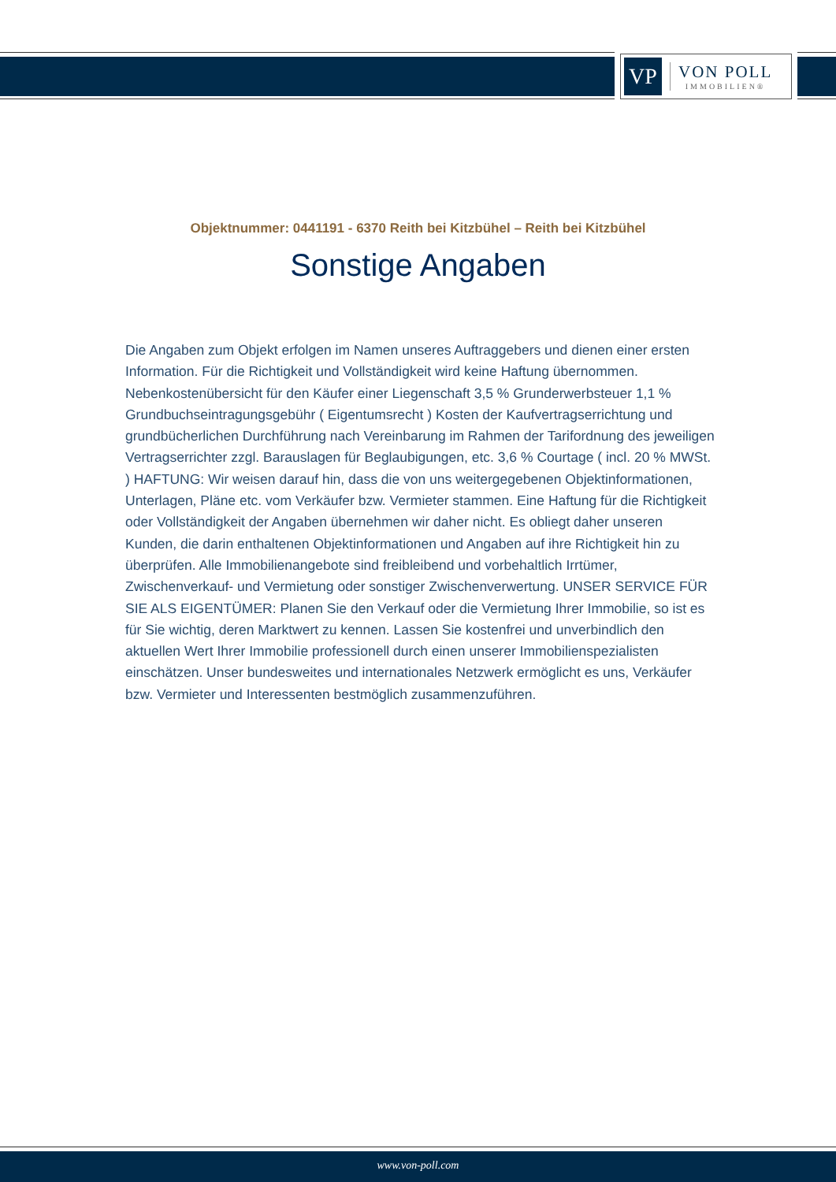VP
VON POLL
IMMOBILIEN®
Objektnummer: 0441191 - 6370 Reith bei Kitzbühel – Reith bei Kitzbühel
Sonstige Angaben
Die Angaben zum Objekt erfolgen im Namen unseres Auftraggebers und dienen einer ersten Information. Für die Richtigkeit und Vollständigkeit wird keine Haftung übernommen. Nebenkostenübersicht für den Käufer einer Liegenschaft 3,5 % Grunderwerbsteuer 1,1 % Grundbuchseintragungsgebühr ( Eigentumsrecht ) Kosten der Kaufvertragserrichtung und grundbücherlichen Durchführung nach Vereinbarung im Rahmen der Tarifordnung des jeweiligen Vertragserrichter zzgl. Barauslagen für Beglaubigungen, etc. 3,6 % Courtage ( incl. 20 % MWSt. ) HAFTUNG: Wir weisen darauf hin, dass die von uns weitergegebenen Objektinformationen, Unterlagen, Pläne etc. vom Verkäufer bzw. Vermieter stammen. Eine Haftung für die Richtigkeit oder Vollständigkeit der Angaben übernehmen wir daher nicht. Es obliegt daher unseren Kunden, die darin enthaltenen Objektinformationen und Angaben auf ihre Richtigkeit hin zu überprüfen. Alle Immobilienangebote sind freibleibend und vorbehaltlich Irrtümer, Zwischenverkauf- und Vermietung oder sonstiger Zwischenverwertung. UNSER SERVICE FÜR SIE ALS EIGENTÜMER: Planen Sie den Verkauf oder die Vermietung Ihrer Immobilie, so ist es für Sie wichtig, deren Marktwert zu kennen. Lassen Sie kostenfrei und unverbindlich den aktuellen Wert Ihrer Immobilie professionell durch einen unserer Immobilienspezialisten einschätzen. Unser bundesweites und internationales Netzwerk ermöglicht es uns, Verkäufer bzw. Vermieter und Interessenten bestmöglich zusammenzuführen.
www.von-poll.com